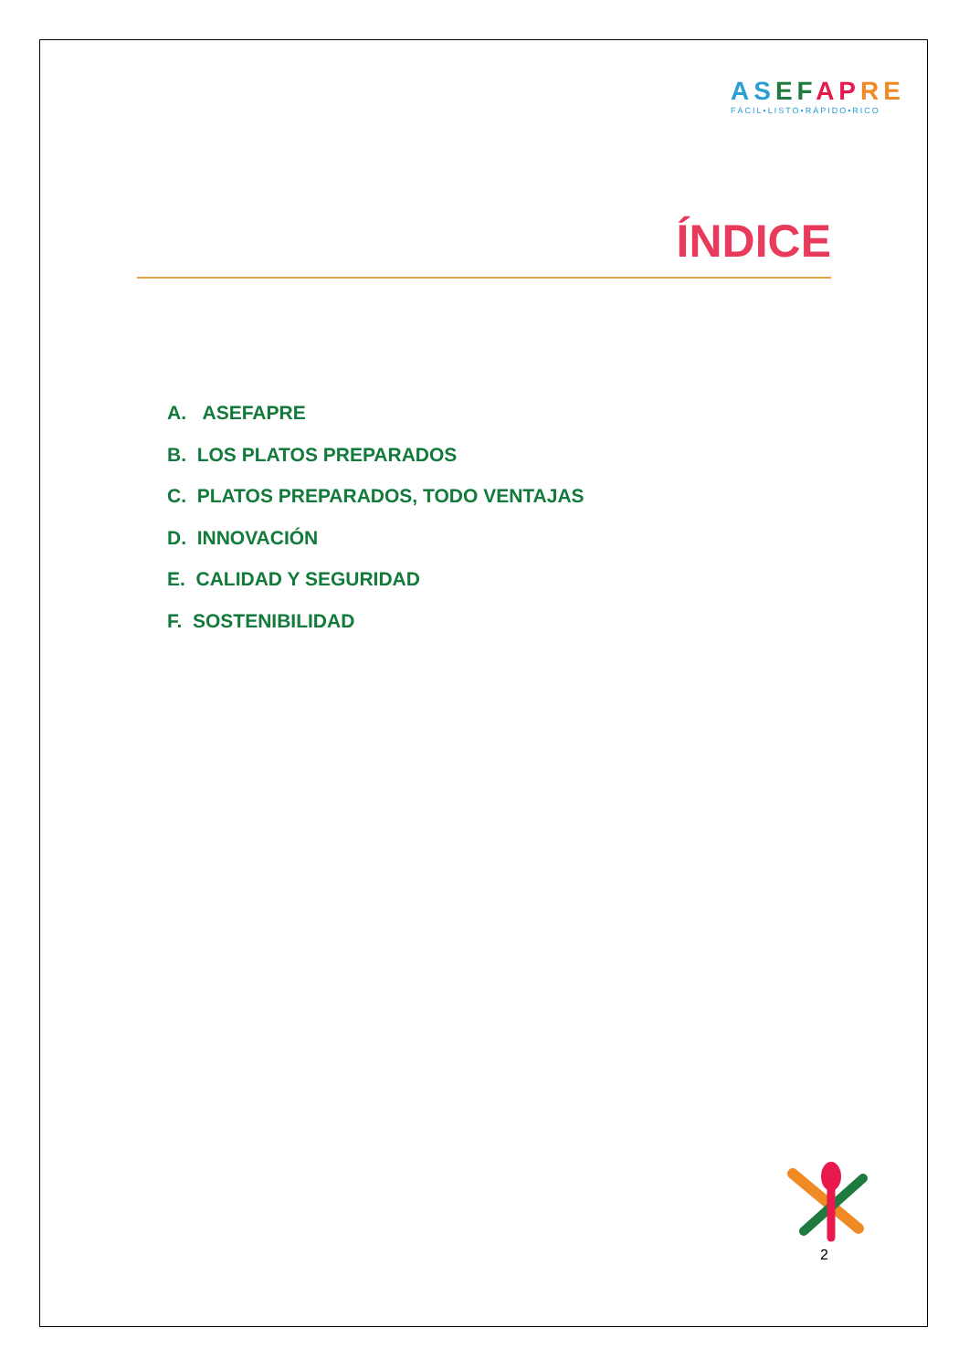AS EF AP RE
FÁCIL•LISTO•RÁPIDO•RICO
ÍNDICE
A. ASEFAPRE
B. LOS PLATOS PREPARADOS
C. PLATOS PREPARADOS, TODO VENTAJAS
D. INNOVACIÓN
E. CALIDAD Y SEGURIDAD
F. SOSTENIBILIDAD
2